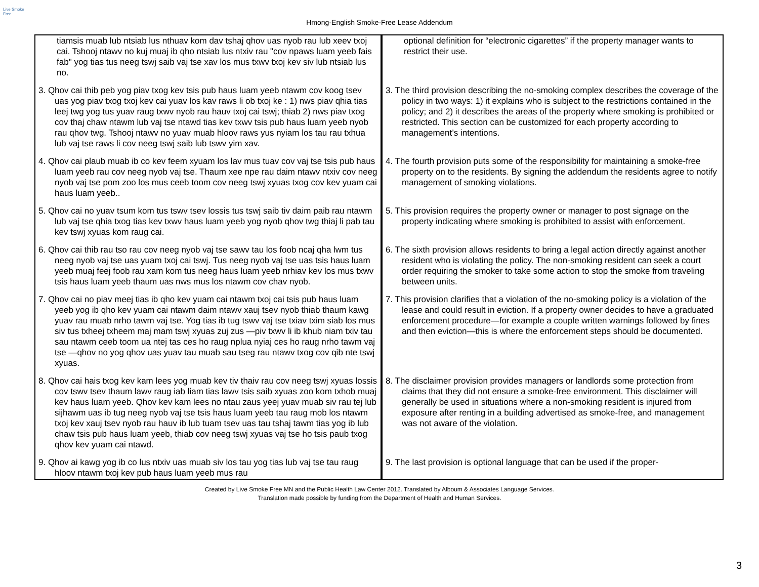Live Smoke Free
Hmong-English Smoke-Free Lease Addendum
| tiamsis muab lub ntsiab lus nthuav kom dav tshaj qhov uas nyob rau lub xeev txoj cai. Tshooj ntawv no kuj muaj ib qho ntsiab lus ntxiv rau "cov npaws luam yeeb fais fab" yog tias tus neeg tswj saib vaj tse xav los mus txwv txoj kev siv lub ntsiab lus no. | optional definition for “electronic cigarettes” if the property manager wants to restrict their use. |
| 3. Qhov cai thib peb yog piav txog kev tsis pub haus luam yeeb ntawm cov koog tsev uas yog piav txog txoj kev cai yuav los kav raws li ob txoj ke : 1) nws piav qhia tias leej twg yog tus yuav raug txwv nyob rau hauv txoj cai tswj; thiab 2) nws piav txog cov thaj chaw ntawm lub vaj tse ntawd tias kev txwv tsis pub haus luam yeeb nyob rau qhov twg. Tshooj ntawv no yuav muab hloov raws yus nyiam los tau rau txhua lub vaj tse raws li cov neeg tswj saib lub tswv yim xav. | 3. The third provision describing the no-smoking complex describes the coverage of the policy in two ways: 1) it explains who is subject to the restrictions contained in the policy; and 2) it describes the areas of the property where smoking is prohibited or restricted. This section can be customized for each property according to management’s intentions. |
| 4. Qhov cai plaub muab ib co kev feem xyuam los lav mus tuav cov vaj tse tsis pub haus luam yeeb rau cov neeg nyob vaj tse. Thaum xee npe rau daim ntawv ntxiv cov neeg nyob vaj tse pom zoo los mus ceeb toom cov neeg tswj xyuas txog cov kev yuam cai haus luam yeeb.. | 4. The fourth provision puts some of the responsibility for maintaining a smoke-free property on to the residents. By signing the addendum the residents agree to notify management of smoking violations. |
| 5. Qhov cai no yuav tsum kom tus tswv tsev lossis tus tswj saib tiv daim paib rau ntawm lub vaj tse qhia txog tias kev txwv haus luam yeeb yog nyob qhov twg thiaj li pab tau kev tswj xyuas kom raug cai. | 5. This provision requires the property owner or manager to post signage on the property indicating where smoking is prohibited to assist with enforcement. |
| 6. Qhov cai thib rau tso rau cov neeg nyob vaj tse sawv tau los foob ncaj qha lwm tus neeg nyob vaj tse uas yuam txoj cai tswj. Tus neeg nyob vaj tse uas tsis haus luam yeeb muaj feej foob rau xam kom tus neeg haus luam yeeb nrhiav kev los mus txwv tsis haus luam yeeb thaum uas nws mus los ntawm cov chav nyob. | 6. The sixth provision allows residents to bring a legal action directly against another resident who is violating the policy. The non-smoking resident can seek a court order requiring the smoker to take some action to stop the smoke from traveling between units. |
| 7. Qhov cai no piav meej tias ib qho kev yuam cai ntawm txoj cai tsis pub haus luam yeeb yog ib qho kev yuam cai ntawm daim ntawv xauj tsev nyob thiab thaum kawg yuav rau muab nrho tawm vaj tse. Yog tias ib tug tswv vaj tse txiav txim siab los mus siv tus txheej txheem maj mam tswj xyuas zuj zus —piv txwv li ib khub niam txiv tau sau ntawm ceeb toom ua ntej tas ces ho raug nplua nyiaj ces ho raug nrho tawm vaj tse —qhov no yog qhov uas yuav tau muab sau tseg rau ntawv txog cov qib nte tswj xyuas. | 7. This provision clarifies that a violation of the no-smoking policy is a violation of the lease and could result in eviction. If a property owner decides to have a graduated enforcement procedure—for example a couple written warnings followed by fines and then eviction—this is where the enforcement steps should be documented. |
| 8. Qhov cai hais txog kev kam lees yog muab kev tiv thaiv rau cov neeg tswj xyuas lossis cov tswv tsev thaum lawv raug iab liam tias lawv tsis saib xyuas zoo kom txhob muaj kev haus luam yeeb. Qhov kev kam lees no ntau zaus yeej yuav muab siv rau tej lub sijhawm uas ib tug neeg nyob vaj tse tsis haus luam yeeb tau raug mob los ntawm txoj kev xauj tsev nyob rau hauv ib lub tuam tsev uas tau tshaj tawm tias yog ib lub chaw tsis pub haus luam yeeb, thiab cov neeg tswj xyuas vaj tse ho tsis paub txog qhov kev yuam cai ntawd. | 8. The disclaimer provision provides managers or landlords some protection from claims that they did not ensure a smoke-free environment. This disclaimer will generally be used in situations where a non-smoking resident is injured from exposure after renting in a building advertised as smoke-free, and management was not aware of the violation. |
| 9. Qhov ai kawg yog ib co lus ntxiv uas muab siv los tau yog tias lub vaj tse tau raug hloov ntawm txoj kev pub haus luam yeeb mus rau | 9. The last provision is optional language that can be used if the proper- |
Created by Live Smoke Free MN and the Public Health Law Center 2012. Translated by Alboum & Associates Language Services.
Translation made possible by funding from the Department of Health and Human Services.
3